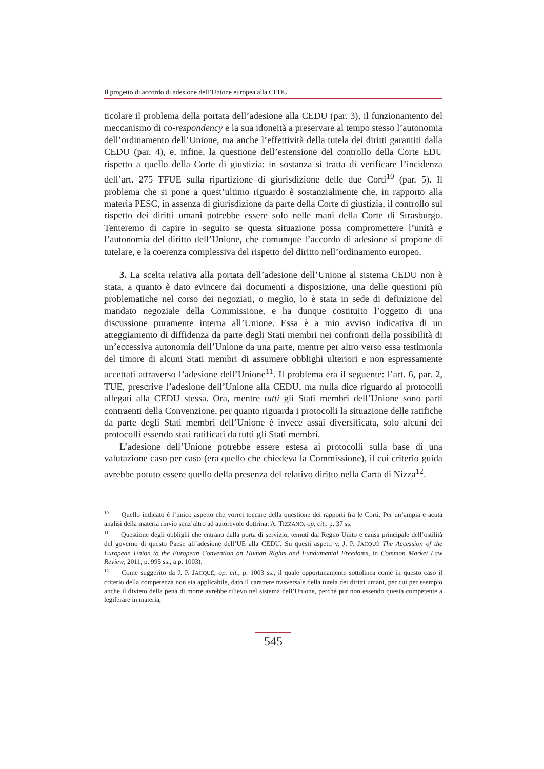Il progetto di accordo di adesione dell’Unione europea alla CEDU
ticolare il problema della portata dell’adesione alla CEDU (par. 3), il funziona­mento del meccanismo di co-respondency e la sua idoneità a preservare al tempo stesso l’autonomia dell’ordinamento dell’Unione, ma anche l’effettività della tutela dei diritti garantiti dalla CEDU (par. 4), e, infine, la questione dell’esten­sione del controllo della Corte EDU rispetto a quello della Corte di giustizia: in sostanza si tratta di verificare l’incidenza dell’art. 275 TFUE sulla ripartizione di giurisdizione delle due Corti<sup>10</sup> (par. 5). Il problema che si pone a quest’ultimo riguardo è sostanzialmente che, in rapporto alla materia PESC, in assenza di giurisdizione da parte della Corte di giustizia, il controllo sul rispetto dei diritti umani potrebbe essere solo nelle mani della Corte di Strasburgo. Tenteremo di capire in seguito se questa situazione possa compromettere l’unità e l’autonomia del diritto dell’Unione, che comunque l’accordo di adesione si propone di tute­lare, e la coerenza complessiva del rispetto del diritto nell’ordinamento europeo.
3. La scelta relativa alla portata dell’adesione dell’Unione al sistema CEDU non è stata, a quanto è dato evincere dai documenti a disposizione, una delle questioni più problematiche nel corso dei negoziati, o meglio, lo è stata in sede di definizione del mandato negoziale della Commissione, e ha dunque costituito l’oggetto di una discussione puramente interna all’Unione. Essa è a mio avviso indicativa di un atteggiamento di diffidenza da parte degli Stati membri nei con­fronti della possibilità di un’eccessiva autonomia dell’Unione da una parte, mentre per altro verso essa testimonia del timore di alcuni Stati membri di assu­mere obblighi ulteriori e non espressamente accettati attraverso l’adesione dell’Unione<sup>11</sup>. Il problema era il seguente: l’art. 6, par. 2, TUE, prescrive l’ade­sione dell’Unione alla CEDU, ma nulla dice riguardo ai protocolli allegati alla CEDU stessa. Ora, mentre tutti gli Stati membri dell’Unione sono parti contra­enti della Convenzione, per quanto riguarda i protocolli la situazione delle rati­fiche da parte degli Stati membri dell’Unione è invece assai diversificata, solo alcuni dei protocolli essendo stati ratificati da tutti gli Stati membri.
L’adesione dell’Unione potrebbe essere estesa ai protocolli sulla base di una valutazione caso per caso (era quello che chiedeva la Commissione), il cui cri­terio guida avrebbe potuto essere quello della presenza del relativo diritto nella Carta di Nizza<sup>12</sup>.
<sup>10</sup> Quello indicato è l’unico aspetto che vorrei toccare della questione dei rapporti fra le Corti. Per un’ampia e acuta analisi della materia rinvio senz’altro ad autorevole dottrina: A. TIZZANO, op. cit., p. 37 ss.
<sup>11</sup> Questione degli obblighi che entrano dalla porta di servizio, temuti dal Regno Unito e causa principale dell’ostilità del governo di questo Paese all’adesione dell’UE alla CEDU. Su questi aspetti v. J. P. JACQUÉ The Accession of the European Union to the European Convention on Human Rights and Fundamental Freedoms, in Common Market Law Review, 2011, p. 995 ss., a p. 1003).
<sup>12</sup> Come suggerito da J. P. JACQUÉ, op. cit., p. 1003 ss., il quale opportunamente sottolinea come in questo caso il criterio della competenza non sia applicabile, dato il carattere trasversale della tutela dei diritti umani, per cui per esempio anche il divieto della pena di morte avrebbe ri­lievo nel sistema dell’Unione, perché pur non essendo questa competente a legiferare in materia,
545